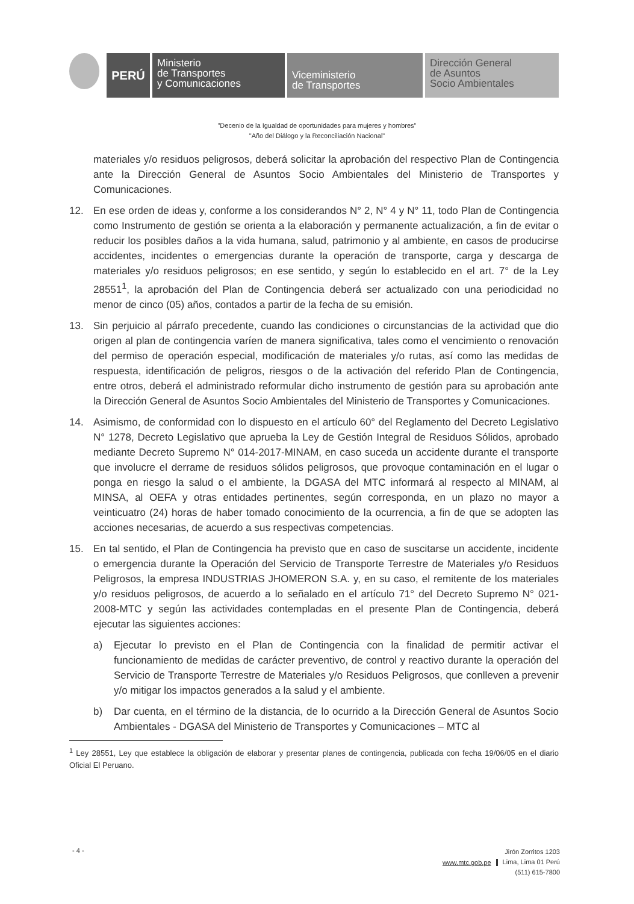PERÚ
Ministerio
de Transportes
y Comunicaciones
Viceministerio
de Transportes
Dirección General
de Asuntos
Socio Ambientales
"Decenio de la Igualdad de oportunidades para mujeres y hombres"
"Año del Diálogo y la Reconciliación Nacional"
materiales y/o residuos peligrosos, deberá solicitar la aprobación del respectivo Plan de Contingencia ante la Dirección General de Asuntos Socio Ambientales del Ministerio de Transportes y Comunicaciones.
12. En ese orden de ideas y, conforme a los considerandos N° 2, N° 4 y N° 11, todo Plan de Contingencia como Instrumento de gestión se orienta a la elaboración y permanente actualización, a fin de evitar o reducir los posibles daños a la vida humana, salud, patrimonio y al ambiente, en casos de producirse accidentes, incidentes o emergencias durante la operación de transporte, carga y descarga de materiales y/o residuos peligrosos; en ese sentido, y según lo establecido en el art. 7° de la Ley 28551<sup>1</sup>, la aprobación del Plan de Contingencia deberá ser actualizado con una periodicidad no menor de cinco (05) años, contados a partir de la fecha de su emisión.
13. Sin perjuicio al párrafo precedente, cuando las condiciones o circunstancias de la actividad que dio origen al plan de contingencia varíen de manera significativa, tales como el vencimiento o renovación del permiso de operación especial, modificación de materiales y/o rutas, así como las medidas de respuesta, identificación de peligros, riesgos o de la activación del referido Plan de Contingencia, entre otros, deberá el administrado reformular dicho instrumento de gestión para su aprobación ante la Dirección General de Asuntos Socio Ambientales del Ministerio de Transportes y Comunicaciones.
14. Asimismo, de conformidad con lo dispuesto en el artículo 60° del Reglamento del Decreto Legislativo N° 1278, Decreto Legislativo que aprueba la Ley de Gestión Integral de Residuos Sólidos, aprobado mediante Decreto Supremo N° 014-2017-MINAM, en caso suceda un accidente durante el transporte que involucre el derrame de residuos sólidos peligrosos, que provoque contaminación en el lugar o ponga en riesgo la salud o el ambiente, la DGASA del MTC informará al respecto al MINAM, al MINSA, al OEFA y otras entidades pertinentes, según corresponda, en un plazo no mayor a veinticuatro (24) horas de haber tomado conocimiento de la ocurrencia, a fin de que se adopten las acciones necesarias, de acuerdo a sus respectivas competencias.
15. En tal sentido, el Plan de Contingencia ha previsto que en caso de suscitarse un accidente, incidente o emergencia durante la Operación del Servicio de Transporte Terrestre de Materiales y/o Residuos Peligrosos, la empresa INDUSTRIAS JHOMERON S.A. y, en su caso, el remitente de los materiales y/o residuos peligrosos, de acuerdo a lo señalado en el artículo 71° del Decreto Supremo N° 021-2008-MTC y según las actividades contempladas en el presente Plan de Contingencia, deberá ejecutar las siguientes acciones:
a) Ejecutar lo previsto en el Plan de Contingencia con la finalidad de permitir activar el funcionamiento de medidas de carácter preventivo, de control y reactivo durante la operación del Servicio de Transporte Terrestre de Materiales y/o Residuos Peligrosos, que conlleven a prevenir y/o mitigar los impactos generados a la salud y el ambiente.
b) Dar cuenta, en el término de la distancia, de lo ocurrido a la Dirección General de Asuntos Socio Ambientales - DGASA del Ministerio de Transportes y Comunicaciones – MTC al
<sup>1</sup> Ley 28551, Ley que establece la obligación de elaborar y presentar planes de contingencia, publicada con fecha 19/06/05 en el diario Oficial El Peruano.
- 4 - www.mtc.gob.pe
Jirón Zorritos 1203
Lima, Lima 01 Perú
(511) 615-7800